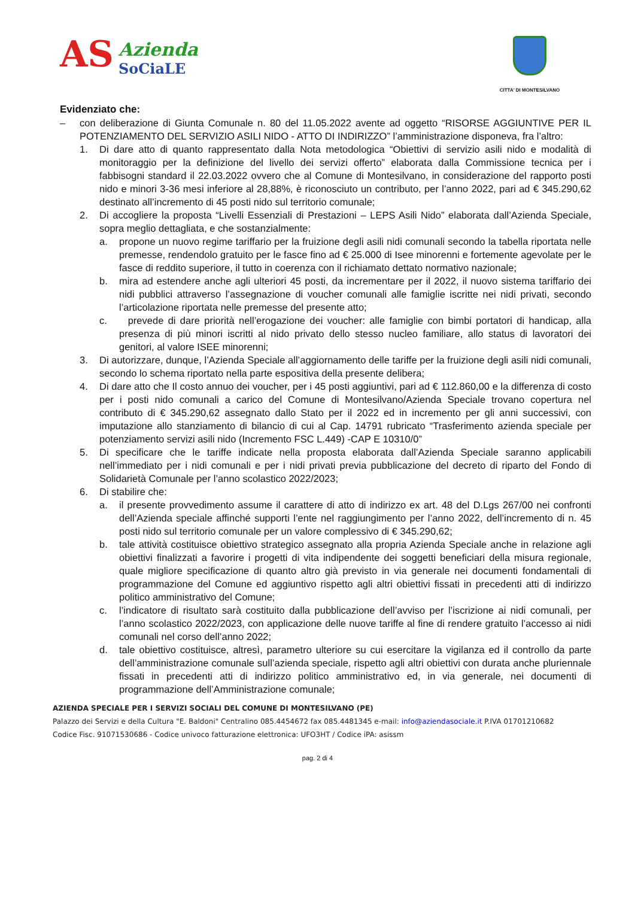AS
Azienda
SoCiaLE
CITTA' DI MONTESILVANO
Evidenziato che:
– con deliberazione di Giunta Comunale n. 80 del 11.05.2022 avente ad oggetto “RISORSE AGGIUNTIVE PER IL POTENZIAMENTO DEL SERVIZIO ASILI NIDO - ATTO DI INDIRIZZO” l’amministrazione disponeva, fra l’altro:
1. Di dare atto di quanto rappresentato dalla Nota metodologica “Obiettivi di servizio asili nido e modalità di monitoraggio per la definizione del livello dei servizi offerto” elaborata dalla Commissione tecnica per i fabbisogni standard il 22.03.2022 ovvero che al Comune di Montesilvano, in considerazione del rapporto posti nido e minori 3-36 mesi inferiore al 28,88%, è riconosciuto un contributo, per l’anno 2022, pari ad € 345.290,62 destinato all’incremento di 45 posti nido sul territorio comunale;
2. Di accogliere la proposta “Livelli Essenziali di Prestazioni – LEPS Asili Nido” elaborata dall’Azienda Speciale, sopra meglio dettagliata, e che sostanzialmente:
a. propone un nuovo regime tariffario per la fruizione degli asili nidi comunali secondo la tabella riportata nelle premesse, rendendolo gratuito per le fasce fino ad € 25.000 di Isee minorenni e fortemente agevolate per le fasce di reddito superiore, il tutto in coerenza con il richiamato dettato normativo nazionale;
b. mira ad estendere anche agli ulteriori 45 posti, da incrementare per il 2022, il nuovo sistema tariffario dei nidi pubblici attraverso l’assegnazione di voucher comunali alle famiglie iscritte nei nidi privati, secondo l’articolazione riportata nelle premesse del presente atto;
c. prevede di dare priorità nell’erogazione dei voucher: alle famiglie con bimbi portatori di handicap, alla presenza di più minori iscritti al nido privato dello stesso nucleo familiare, allo status di lavoratori dei genitori, al valore ISEE minorenni;
3. Di autorizzare, dunque, l’Azienda Speciale all’aggiornamento delle tariffe per la fruizione degli asili nidi comunali, secondo lo schema riportato nella parte espositiva della presente delibera;
4. Di dare atto che Il costo annuo dei voucher, per i 45 posti aggiuntivi, pari ad € 112.860,00 e la differenza di costo per i posti nido comunali a carico del Comune di Montesilvano/Azienda Speciale trovano copertura nel contributo di € 345.290,62 assegnato dallo Stato per il 2022 ed in incremento per gli anni successivi, con imputazione allo stanziamento di bilancio di cui al Cap. 14791 rubricato “Trasferimento azienda speciale per potenziamento servizi asili nido (Incremento FSC L.449) -CAP E 10310/0”
5. Di specificare che le tariffe indicate nella proposta elaborata dall’Azienda Speciale saranno applicabili nell’immediato per i nidi comunali e per i nidi privati previa pubblicazione del decreto di riparto del Fondo di Solidarietà Comunale per l’anno scolastico 2022/2023;
6. Di stabilire che:
a. il presente provvedimento assume il carattere di atto di indirizzo ex art. 48 del D.Lgs 267/00 nei confronti dell’Azienda speciale affinché supporti l’ente nel raggiungimento per l’anno 2022, dell’incremento di n. 45 posti nido sul territorio comunale per un valore complessivo di € 345.290,62;
b. tale attività costituisce obiettivo strategico assegnato alla propria Azienda Speciale anche in relazione agli obiettivi finalizzati a favorire i progetti di vita indipendente dei soggetti beneficiari della misura regionale, quale migliore specificazione di quanto altro già previsto in via generale nei documenti fondamentali di programmazione del Comune ed aggiuntivo rispetto agli altri obiettivi fissati in precedenti atti di indirizzo politico amministrativo del Comune;
c. l’indicatore di risultato sarà costituito dalla pubblicazione dell’avviso per l’iscrizione ai nidi comunali, per l’anno scolastico 2022/2023, con applicazione delle nuove tariffe al fine di rendere gratuito l’accesso ai nidi comunali nel corso dell’anno 2022;
d. tale obiettivo costituisce, altresì, parametro ulteriore su cui esercitare la vigilanza ed il controllo da parte dell’amministrazione comunale sull’azienda speciale, rispetto agli altri obiettivi con durata anche pluriennale fissati in precedenti atti di indirizzo politico amministrativo ed, in via generale, nei documenti di programmazione dell’Amministrazione comunale;
AZIENDA SPECIALE PER I SERVIZI SOCIALI DEL COMUNE DI MONTESILVANO (PE)
Palazzo dei Servizi e della Cultura "E. Baldoni" Centralino 085.4454672 fax 085.4481345 e-mail: info@aziendasociale.it P.IVA 01701210682
Codice Fisc. 91071530686 - Codice univoco fatturazione elettronica: UFO3HT / Codice iPA: asissm
pag. 2 di 4